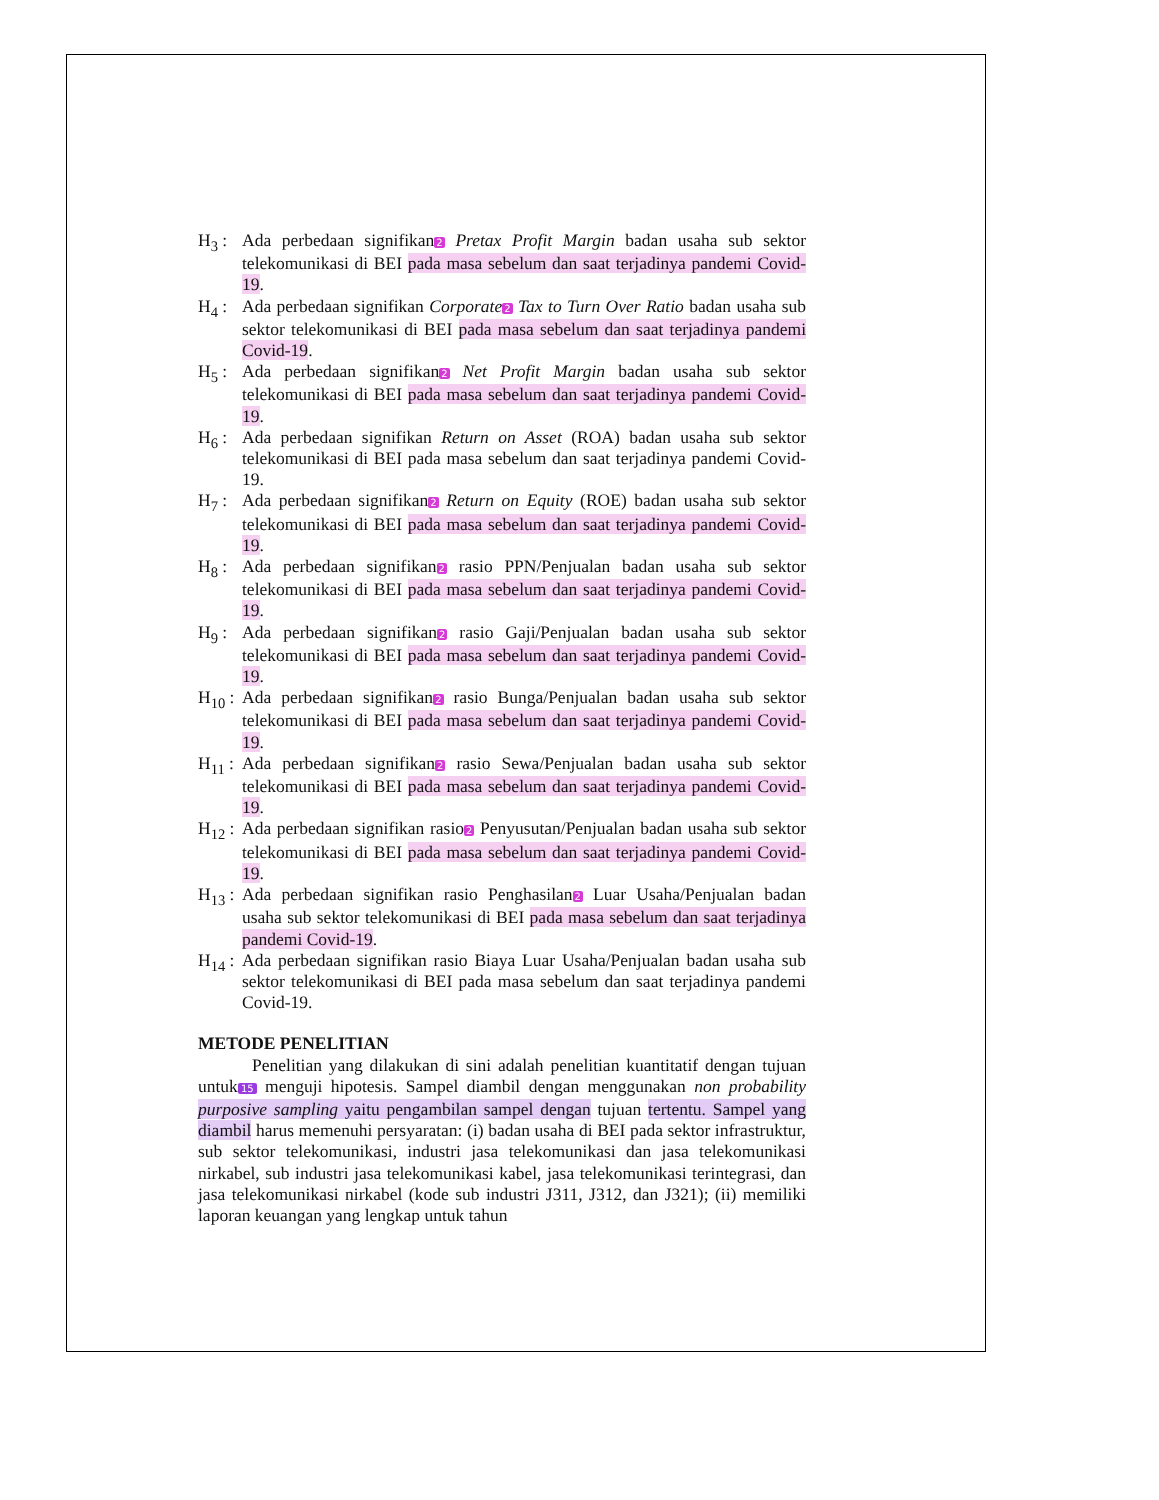H<sub>3</sub> : Ada perbedaan signifikan2 Pretax Profit Margin badan usaha sub sektor telekomunikasi di BEI pada masa sebelum dan saat terjadinya pandemi Covid-19.
H<sub>4</sub> : Ada perbedaan signifikan Corporate 2 Tax to Turn Over Ratio badan usaha sub sektor telekomunikasi di BEI pada masa sebelum dan saat terjadinya pandemi Covid-19.
H<sub>5</sub> : Ada perbedaan signifikan2 Net Profit Margin badan usaha sub sektor telekomunikasi di BEI pada masa sebelum dan saat terjadinya pandemi Covid-19.
H<sub>6</sub> : Ada perbedaan signifikan Return on Asset (ROA) badan usaha sub sektor telekomunikasi di BEI pada masa sebelum dan saat terjadinya pandemi Covid-19.
H<sub>7</sub> : Ada perbedaan signifikan2 Return on Equity (ROE) badan usaha sub sektor telekomunikasi di BEI pada masa sebelum dan saat terjadinya pandemi Covid-19.
H<sub>8</sub> : Ada perbedaan signifikan2 rasio PPN/Penjualan badan usaha sub sektor telekomunikasi di BEI pada masa sebelum dan saat terjadinya pandemi Covid-19.
H<sub>9</sub> : Ada perbedaan signifikan2 rasio Gaji/Penjualan badan usaha sub sektor telekomunikasi di BEI pada masa sebelum dan saat terjadinya pandemi Covid-19.
H<sub>10</sub> : Ada perbedaan signifikan2 rasio Bunga/Penjualan badan usaha sub sektor telekomunikasi di BEI pada masa sebelum dan saat terjadinya pandemi Covid-19.
H<sub>11</sub> : Ada perbedaan signifikan2 rasio Sewa/Penjualan badan usaha sub sektor telekomunikasi di BEI pada masa sebelum dan saat terjadinya pandemi Covid-19.
H<sub>12</sub> : Ada perbedaan signifikan rasio2 Penyusutan/Penjualan badan usaha sub sektor telekomunikasi di BEI pada masa sebelum dan saat terjadinya pandemi Covid-19.
H<sub>13</sub> : Ada perbedaan signifikan rasio Penghasilan2 Luar Usaha/Penjualan badan usaha sub sektor telekomunikasi di BEI pada masa sebelum dan saat terjadinya pandemi Covid-19.
H<sub>14</sub> : Ada perbedaan signifikan rasio Biaya Luar Usaha/Penjualan badan usaha sub sektor telekomunikasi di BEI pada masa sebelum dan saat terjadinya pandemi Covid-19.
METODE PENELITIAN
Penelitian yang dilakukan di sini adalah penelitian kuantitatif dengan tujuan untuk 15 menguji hipotesis. Sampel diambil dengan menggunakan non probability purposive sampling yaitu pengambilan sampel dengan tujuan tertentu. Sampel yang diambil harus memenuhi persyaratan: (i) badan usaha di BEI pada sektor infrastruktur, sub sektor telekomunikasi, industri jasa telekomunikasi dan jasa telekomunikasi nirkabel, sub industri jasa telekomunikasi kabel, jasa telekomunikasi terintegrasi, dan jasa telekomunikasi nirkabel (kode sub industri J311, J312, dan J321); (ii) memiliki laporan keuangan yang lengkap untuk tahun